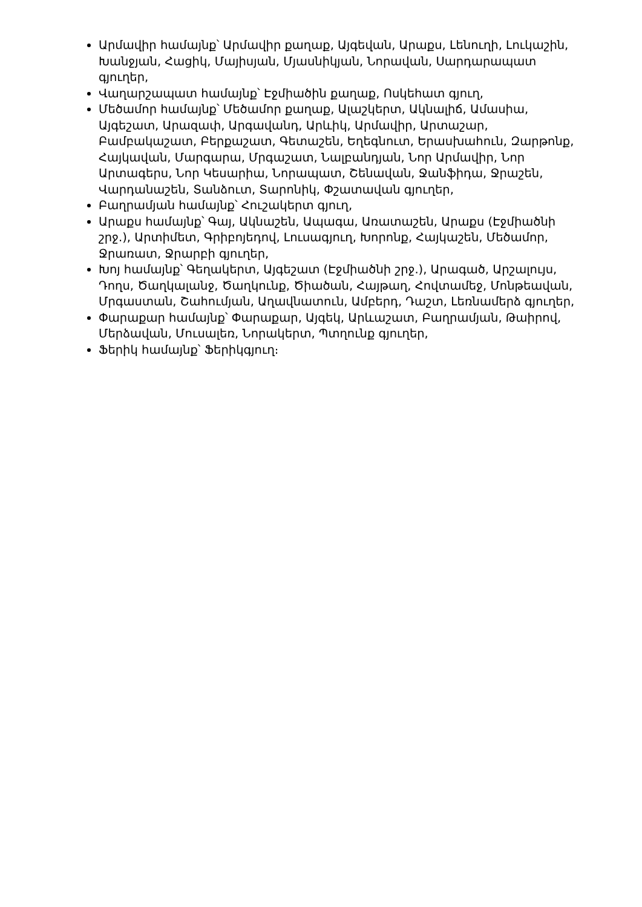Արմավիր համայնք՝ Արմավիր քաղաք, Այգեվան, Արաքս, Լենուղի, Լուկաշին, Խանջյան, Հացիկ, Մայիսյան, Մյասնիկյան, Նորավան, Սարդարապատ գյուղեր,
Վաղարշապատ համայնք՝ Էջմիածին քաղաք, Ոսկեհատ գյուղ,
Մեծամոր համայնք՝ Մեծամոր քաղաք, Ալաշկերտ, Ակնալիճ, Ամասիա, Այգեշատ, Արազափ, Արգավանդ, Արևիկ, Արմավիր, Արտաշար, Բամբակաշատ, Բերքաշատ, Գետաշեն, Եղեգնուտ, Երասխահուն, Զարթոնք, Հայկավան, Մարգարա, Մրգաշատ, Նալբանդյան, Նոր Արմավիր, Նոր Արտագերս, Նոր Կեսարիա, Նորապատ, Շենավան, Ջանֆիդա, Ջրաշեն, Վարդանաշեն, Տանձուտ, Տարոնիկ, Փշատավան գյուղեր,
Բաղրամյան համայնք՝ Հուշակերտ գյուղ,
Արաքս համայնք՝ Գայ, Ակնաշեն, Ապագա, Առատաշեն, Արաքս (Էջմիածնի շրջ.), Արտիմետ, Գրիբոյեդով, Լուսագյուղ, Խորոնք, Հայկաշեն, Մեծամոր, Ջրառատ, Ջրարբի գյուղեր,
Խոյ համայնք՝ Գեղակերտ, Այգեշատ (Էջմիածնի շրջ.), Արագած, Արշալույս, Դողս, Ծաղկալանջ, Ծաղկունք, Ծիածան, Հայթաղ, Հովտամեջ, Մոնթեավան, Մրգաստան, Շահումյան, Աղավնատուն, Ամբերդ, Դաշտ, Լեռնամերձ գյուղեր,
Փարաքար համայնք՝ Փարաքար, Այգեկ, Արևաշատ, Բաղրամյան, Թաիրով, Մերձավան, Մուսալեռ, Նորակերտ, Պտղունք գյուղեր,
Ֆերիկ համայնք՝ Ֆերիկգյուղ։